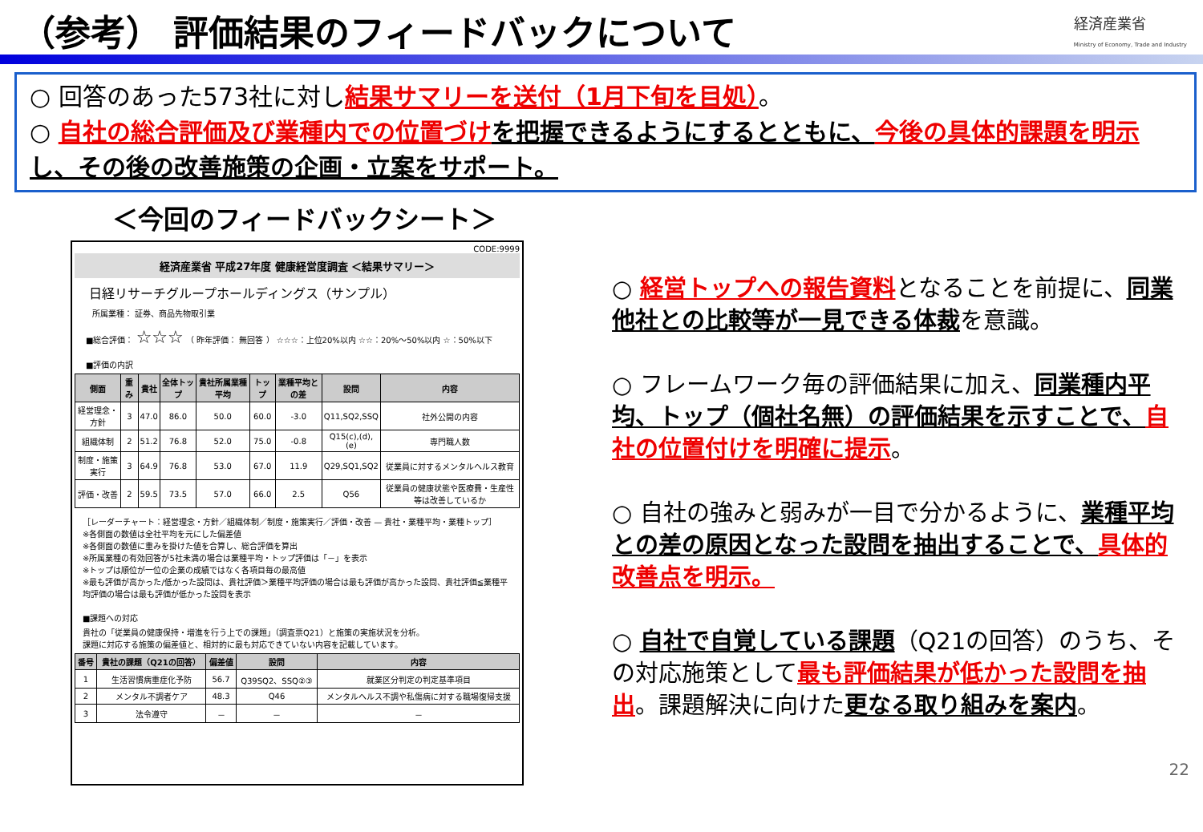（参考） 評価結果のフィードバックについて
経済産業省
Ministry of Economy, Trade and Industry
○ 回答のあった573社に対し結果サマリーを送付（1月下旬を目処）。
○ 自社の総合評価及び業種内での位置づけ を把握できるようにするとともに、今後の具体的課題を明示 し、その後の改善施策の企画・立案をサポート。
＜今回のフィードバックシート＞
CODE:9999
経済産業省 平成27年度 健康経営度調査 ＜結果サマリー＞
日経リサーチグループホールディングス（サンプル）
所属業種： 証券、商品先物取引業
■総合評価： ☆☆☆ （ 昨年評価： 無回答 ） ☆☆☆：上位20%以内 ☆☆：20%～50%以内 ☆：50%以下
■評価の内訳
| 側面 | 重み | 貴社 | 全体トップ | 貴社所属業種 平均 | トップ | 業種平均との差 | 設問 | 内容 |
| --- | --- | --- | --- | --- | --- | --- | --- | --- |
| 経営理念・方針 | 3 | 47.0 | 86.0 | 50.0 | 60.0 | -3.0 | Q11,SQ2,SSQ | 社外公開の内容 |
| 組織体制 | 2 | 51.2 | 76.8 | 52.0 | 75.0 | -0.8 | Q15(c),(d),(e) | 専門職人数 |
| 制度・施策実行 | 3 | 64.9 | 76.8 | 53.0 | 67.0 | 11.9 | Q29,SQ1,SQ2 | 従業員に対するメンタルヘルス教育 |
| 評価・改善 | 2 | 59.5 | 73.5 | 57.0 | 66.0 | 2.5 | Q56 | 従業員の健康状態や医療費・生産性等は改善しているか |
［レーダーチャート：経営理念・方針／組織体制／制度・施策実行／評価・改善 — 貴社・業種平均・業種トップ］
※各側面の数値は全社平均を元にした偏差値
※各側面の数値に重みを掛けた値を合算し、総合評価を算出
※所属業種の有効回答が5社未満の場合は業種平均・トップ評価は「－」を表示
※トップは順位が一位の企業の成績ではなく各項目毎の最高値
※最も評価が高かった/低かった設問は、貴社評価＞業種平均評価の場合は最も評価が高かった設問、貴社評価≦業種平均評価の場合は最も評価が低かった設問を表示
■課題への対応
貴社の「従業員の健康保持・増進を行う上での課題」（調査票Q21）と施策の実施状況を分析。
課題に対応する施策の偏差値と、相対的に最も対応できていない内容を記載しています。
| 番号 | 貴社の課題（Q21の回答） | 偏差値 | 設問 | 内容 |
| --- | --- | --- | --- | --- |
| 1 | 生活習慣病重症化予防 | 56.7 | Q39SQ2、SSQ②③ | 就業区分判定の判定基準項目 |
| 2 | メンタル不調者ケア | 48.3 | Q46 | メンタルヘルス不調や私傷病に対する職場復帰支援 |
| 3 | 法令遵守 | － | － | － |
○ 経営トップへの報告資料となることを前提に、同業他社との比較等が一見できる体裁を意識。
○ フレームワーク毎の評価結果に加え、同業種内平均、トップ（個社名無）の評価結果を示すことで、自社の位置付けを明確に提示。
○ 自社の強みと弱みが一目で分かるように、業種平均との差の原因となった設問を抽出することで、具体的改善点を明示。
○ 自社で自覚している課題（Q21の回答）のうち、その対応施策として最も評価結果が低かった設問を抽出。課題解決に向けた更なる取り組みを案内。
22